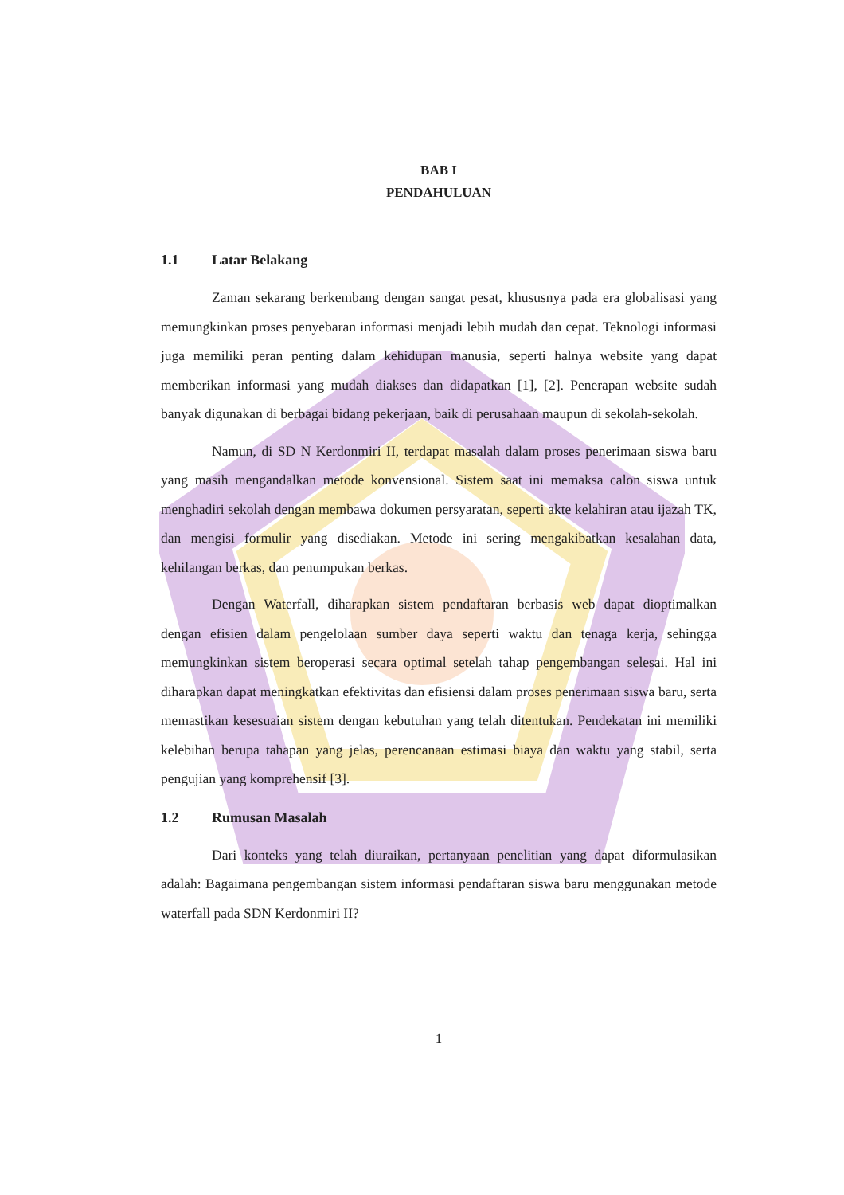BAB I
PENDAHULUAN
1.1 Latar Belakang
Zaman sekarang berkembang dengan sangat pesat, khususnya pada era globalisasi yang memungkinkan proses penyebaran informasi menjadi lebih mudah dan cepat. Teknologi informasi juga memiliki peran penting dalam kehidupan manusia, seperti halnya website yang dapat memberikan informasi yang mudah diakses dan didapatkan [1], [2]. Penerapan website sudah banyak digunakan di berbagai bidang pekerjaan, baik di perusahaan maupun di sekolah-sekolah.
Namun, di SD N Kerdonmiri II, terdapat masalah dalam proses penerimaan siswa baru yang masih mengandalkan metode konvensional. Sistem saat ini memaksa calon siswa untuk menghadiri sekolah dengan membawa dokumen persyaratan, seperti akte kelahiran atau ijazah TK, dan mengisi formulir yang disediakan. Metode ini sering mengakibatkan kesalahan data, kehilangan berkas, dan penumpukan berkas.
Dengan Waterfall, diharapkan sistem pendaftaran berbasis web dapat dioptimalkan dengan efisien dalam pengelolaan sumber daya seperti waktu dan tenaga kerja, sehingga memungkinkan sistem beroperasi secara optimal setelah tahap pengembangan selesai. Hal ini diharapkan dapat meningkatkan efektivitas dan efisiensi dalam proses penerimaan siswa baru, serta memastikan kesesuaian sistem dengan kebutuhan yang telah ditentukan. Pendekatan ini memiliki kelebihan berupa tahapan yang jelas, perencanaan estimasi biaya dan waktu yang stabil, serta pengujian yang komprehensif [3].
1.2 Rumusan Masalah
Dari konteks yang telah diuraikan, pertanyaan penelitian yang dapat diformulasikan adalah: Bagaimana pengembangan sistem informasi pendaftaran siswa baru menggunakan metode waterfall pada SDN Kerdonmiri II?
1